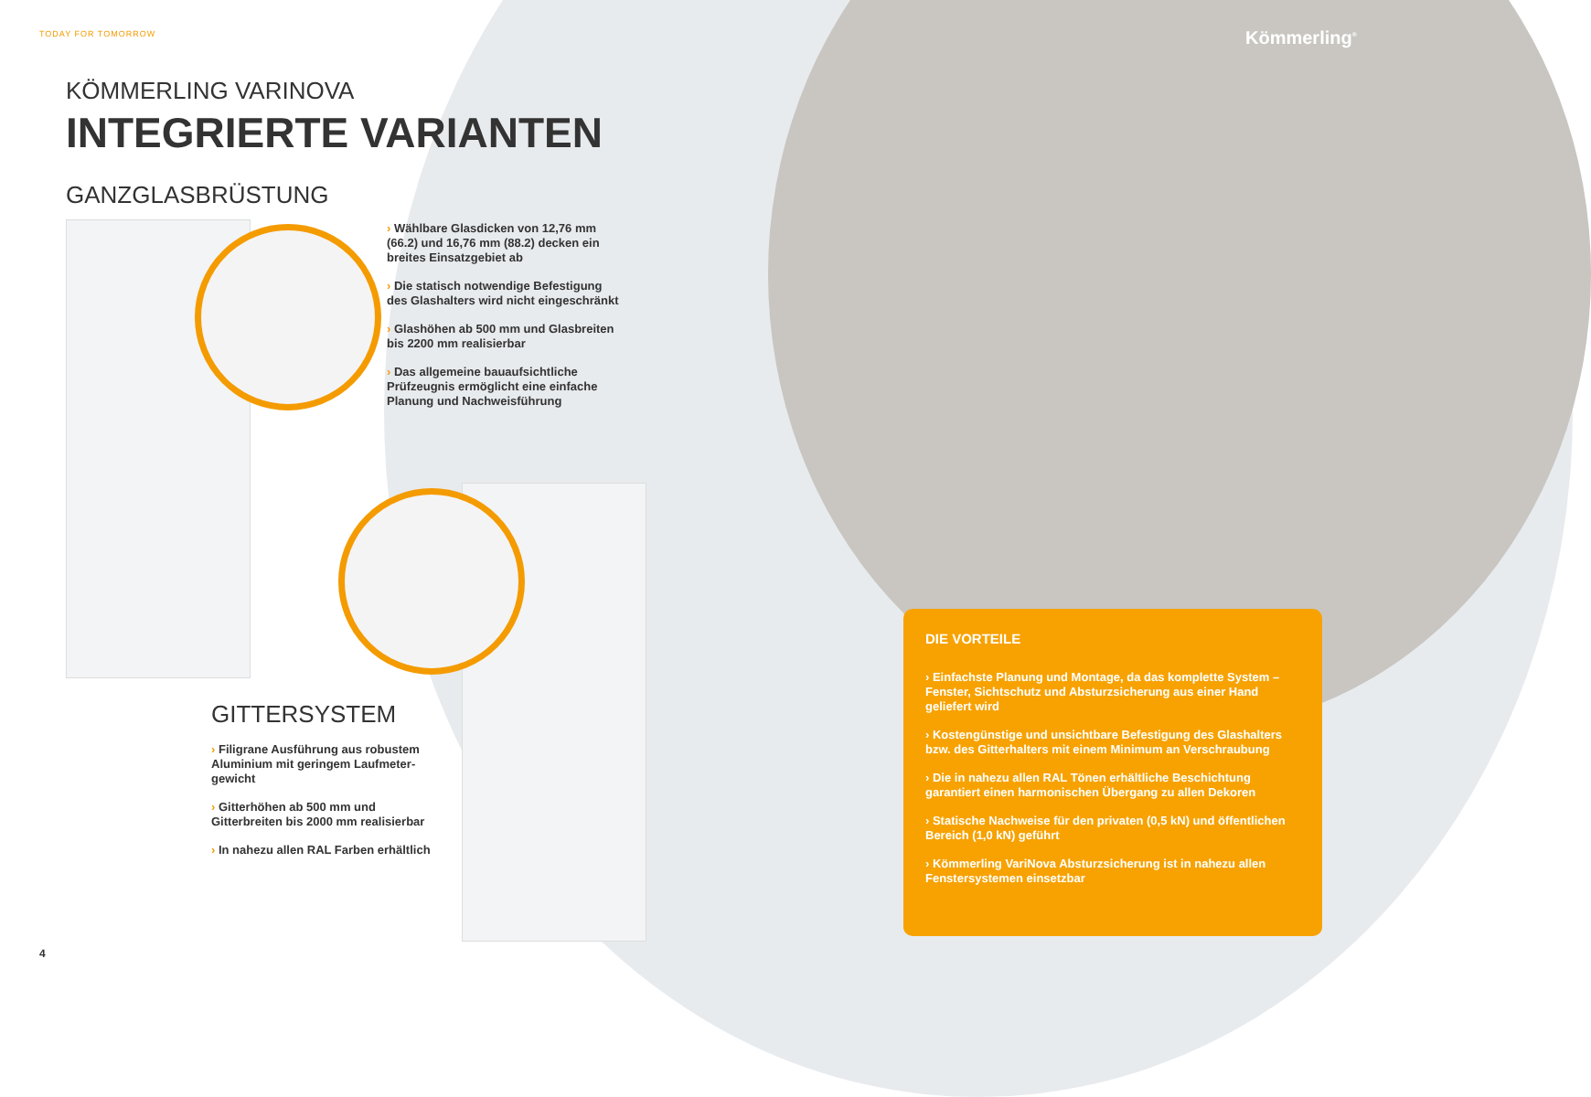TODAY FOR TOMORROW Kömmerling<sup>®</sup>
KÖMMERLING VARINOVA
INTEGRIERTE VARIANTEN
GANZGLASBRÜSTUNG
› Wählbare Glasdicken von 12,76 mm (66.2) und 16,76 mm (88.2) decken ein breites Einsatzgebiet ab
› Die statisch notwendige Befestigung des Glashalters wird nicht eingeschränkt
› Glashöhen ab 500 mm und Glasbreiten bis 2200 mm realisierbar
› Das allgemeine bauaufsichtliche Prüfzeugnis ermöglicht eine einfache Planung und Nachweisführung
GITTERSYSTEM
› Filigrane Ausführung aus robustem Aluminium mit geringem Laufmeter­gewicht
› Gitterhöhen ab 500 mm und Gitterbreiten bis 2000 mm realisierbar
› In nahezu allen RAL Farben erhältlich
DIE VORTEILE
› Einfachste Planung und Montage, da das komplette System – Fenster, Sichtschutz und Absturzsicherung aus einer Hand geliefert wird
› Kostengünstige und unsichtbare Befestigung des Glashalters bzw. des Gitterhalters mit einem Minimum an Verschraubung
› Die in nahezu allen RAL Tönen erhältliche Beschichtung garantiert einen harmonischen Übergang zu allen Dekoren
› Statische Nachweise für den privaten (0,5 kN) und öffentlichen Bereich (1,0 kN) geführt
› Kömmerling VariNova Absturzsicherung ist in nahezu allen Fenstersystemen einsetzbar
4